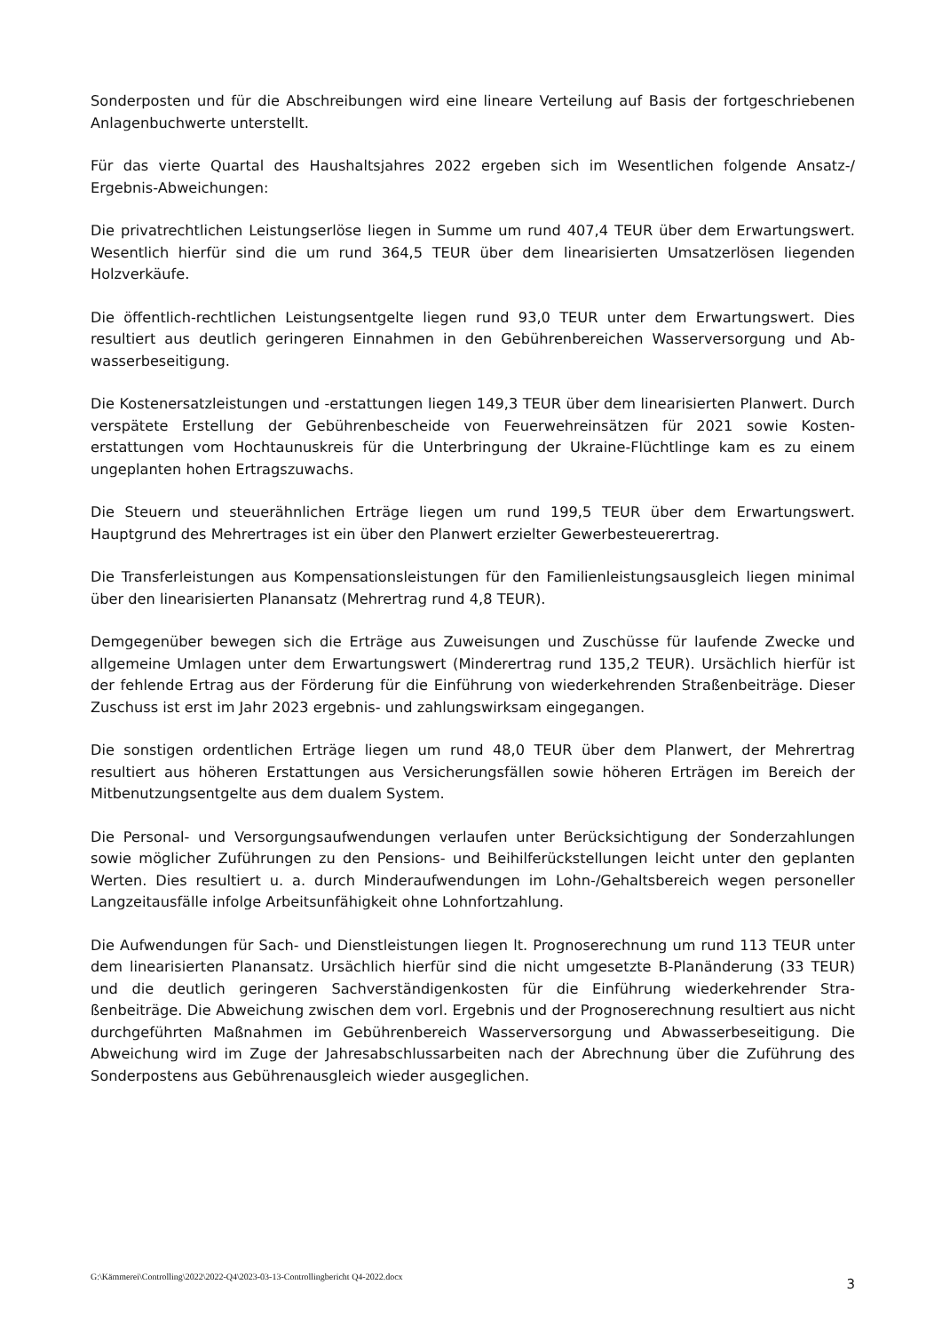Sonderposten und für die Abschreibungen wird eine lineare Verteilung auf Basis der fortgeschriebe­nen Anlagenbuchwerte unterstellt.
Für das vierte Quartal des Haushaltsjahres 2022 ergeben sich im Wesentlichen folgende Ansatz-/ Ergebnis-Abweichungen:
Die privatrechtlichen Leistungserlöse liegen in Summe um rund 407,4 TEUR über dem Erwartungs­wert. Wesentlich hierfür sind die um rund 364,5 TEUR über dem linearisierten Umsatzerlösen liegen­den Holzverkäufe.
Die öffentlich-rechtlichen Leistungsentgelte liegen rund 93,0 TEUR unter dem Erwartungswert. Dies resultiert aus deutlich geringeren Einnahmen in den Gebührenbereichen Wasserversorgung und Ab­wasserbeseitigung.
Die Kostenersatzleistungen und -erstattungen liegen 149,3 TEUR über dem linearisierten Planwert. Durch verspätete Erstellung der Gebührenbescheide von Feuerwehreinsätzen für 2021 sowie Kosten­erstattungen vom Hochtaunuskreis für die Unterbringung der Ukraine-Flüchtlinge kam es zu einem ungeplanten hohen Ertragszuwachs.
Die Steuern und steuerähnlichen Erträge liegen um rund 199,5 TEUR über dem Erwartungswert. Hauptgrund des Mehrertrages ist ein über den Planwert erzielter Gewerbesteuerertrag.
Die Transferleistungen aus Kompensationsleistungen für den Familienleistungsausgleich liegen mi­nimal über den linearisierten Planansatz (Mehrertrag rund 4,8 TEUR).
Demgegenüber bewegen sich die Erträge aus Zuweisungen und Zuschüsse für laufende Zwecke und allgemeine Umlagen unter dem Erwartungswert (Minderertrag rund 135,2 TEUR). Ursächlich hierfür ist der fehlende Ertrag aus der Förderung für die Einführung von wiederkehrenden Straßenbeiträge. Dieser Zuschuss ist erst im Jahr 2023 ergebnis- und zahlungswirksam eingegangen.
Die sonstigen ordentlichen Erträge liegen um rund 48,0 TEUR über dem Planwert, der Mehrertrag resultiert aus höheren Erstattungen aus Versicherungsfällen sowie höheren Erträgen im Bereich der Mitbenutzungsentgelte aus dem dualem System.
Die Personal- und Versorgungsaufwendungen verlaufen unter Berücksichtigung der Sonderzahlun­gen sowie möglicher Zuführungen zu den Pensions- und Beihilferückstellungen leicht unter den ge­planten Werten. Dies resultiert u. a. durch Minderaufwendungen im Lohn-/Gehaltsbereich wegen personeller Langzeitausfälle infolge Arbeitsunfähigkeit ohne Lohnfortzahlung.
Die Aufwendungen für Sach- und Dienstleistungen liegen lt. Prognoserechnung um rund 113 TEUR unter dem linearisierten Planansatz. Ursächlich hierfür sind die nicht umgesetzte B-Planänderung (33 TEUR) und die deutlich geringeren Sachverständigenkosten für die Einführung wiederkehrender Stra­ßenbeiträge. Die Abweichung zwischen dem vorl. Ergebnis und der Prognoserechnung resultiert aus nicht durchgeführten Maßnahmen im Gebührenbereich Wasserversorgung und Abwasserbeseiti­gung. Die Abweichung wird im Zuge der Jahresabschlussarbeiten nach der Abrechnung über die Zuführung des Sonderpostens aus Gebührenausgleich wieder ausgeglichen.
G:\Kämmerei\Controlling\2022\2022-Q4\2023-03-13-Controllingbericht Q4-2022.docx 3